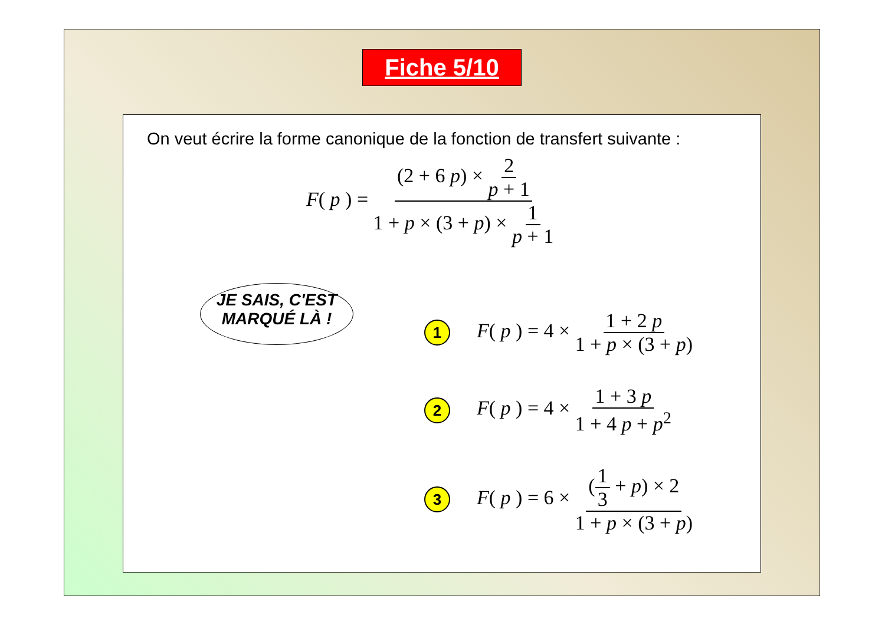Fiche 5/10
On veut écrire la forme canonique de la fonction de transfert suivante :
F( p ) = (2 + 6 p) × 2 p + 1 1 + p × (3 + p) × 1 p + 1
JE SAIS, C'EST
MARQUÉ LÀ !
1
F( p ) = 4 × 1 + 2 p 1 + p × (3 + p)
2
F( p ) = 4 × 1 + 3 p 1 + 4 p + p<sup>2</sup>
3
F( p ) = 6 × (1 3 + p) × 2 1 + p × (3 + p)